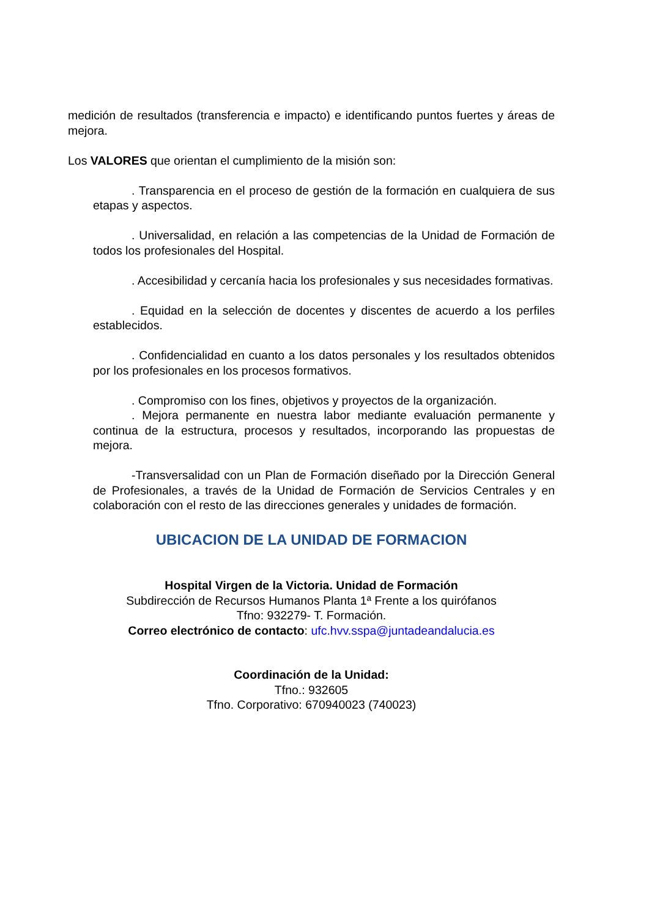medición de resultados (transferencia e impacto) e identificando puntos fuertes y áreas de mejora.
Los VALORES que orientan el cumplimiento de la misión son:
. Transparencia en el proceso de gestión de la formación en cualquiera de sus etapas y aspectos.
. Universalidad, en relación a las competencias de la Unidad de Formación de todos los profesionales del Hospital.
. Accesibilidad y cercanía hacia los profesionales y sus necesidades formativas.
. Equidad en la selección de docentes y discentes de acuerdo a los perfiles establecidos.
. Confidencialidad en cuanto a los datos personales y los resultados obtenidos por los profesionales en los procesos formativos.
. Compromiso con los fines, objetivos y proyectos de la organización.
. Mejora permanente en nuestra labor mediante evaluación permanente y continua de la estructura, procesos y resultados, incorporando las propuestas de mejora.
-Transversalidad con un Plan de Formación diseñado por la Dirección General de Profesionales, a través de la Unidad de Formación de Servicios Centrales y en colaboración con el resto de las direcciones generales y unidades de formación.
UBICACION DE LA UNIDAD DE FORMACION
Hospital Virgen de la Victoria. Unidad de Formación
Subdirección de Recursos Humanos Planta 1ª Frente a los quirófanos
Tfno: 932279- T. Formación.
Correo electrónico de contacto: ufc.hvv.sspa@juntadeandalucia.es
Coordinación de la Unidad:
Tfno.: 932605
Tfno. Corporativo: 670940023 (740023)